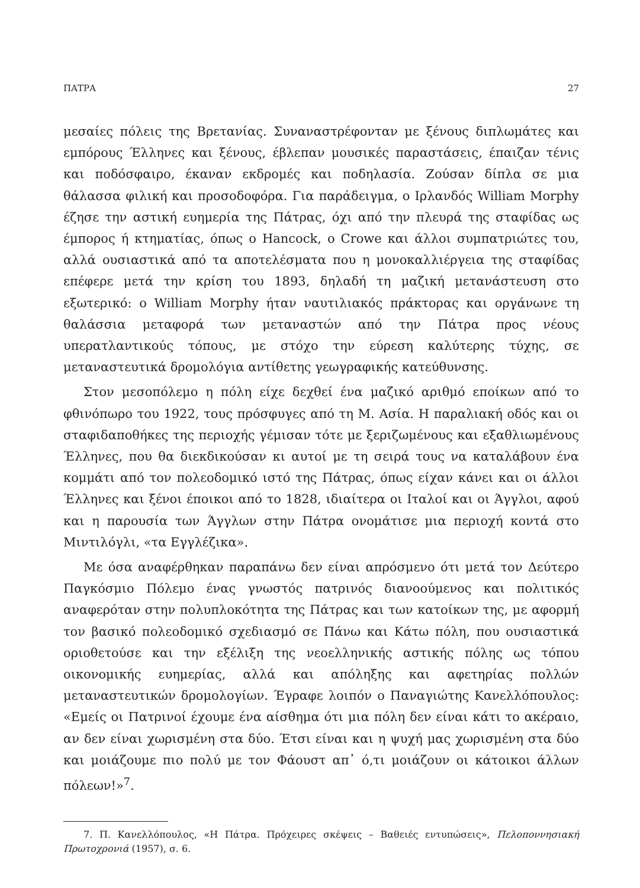ΠΑΤΡΑ 27
μεσαίες πόλεις της Βρετανίας. Συναναστρέφονταν με ξένους διπλωμάτες και εμπόρους Έλληνες και ξένους, έβλεπαν μουσικές παραστάσεις, έπαιζαν τένις και ποδόσφαιρο, έκαναν εκδρομές και ποδηλασία. Ζούσαν δίπλα σε μια θάλασσα φιλική και προσοδοφόρα. Για παράδειγμα, ο Ιρλανδός William Morphy έζησε την αστική ευημερία της Πάτρας, όχι από την πλευρά της σταφίδας ως έμπορος ή κτηματίας, όπως ο Hancock, ο Crowe και άλλοι συμπατριώτες του, αλλά ουσιαστικά από τα αποτελέσματα που η μονοκαλλιέργεια της σταφίδας επέφερε μετά την κρίση του 1893, δηλαδή τη μαζική μετανάστευση στο εξωτερικό: ο William Morphy ήταν ναυτιλιακός πράκτορας και οργάνωνε τη θαλάσσια μεταφορά των μεταναστών από την Πάτρα προς νέους υπερατλαντικούς τόπους, με στόχο την εύρεση καλύτερης τύχης, σε μεταναστευτικά δρομολόγια αντίθετης γεωγραφικής κατεύθυνσης.
Στον μεσοπόλεμο η πόλη είχε δεχθεί ένα μαζικό αριθμό εποίκων από το φθινόπωρο του 1922, τους πρόσφυγες από τη Μ. Ασία. Η παραλιακή οδός και οι σταφιδαποθήκες της περιοχής γέμισαν τότε με ξεριζωμένους και εξαθλιωμένους Έλληνες, που θα διεκδικούσαν κι αυτοί με τη σειρά τους να καταλάβουν ένα κομμάτι από τον πολεοδομικό ιστό της Πάτρας, όπως είχαν κάνει και οι άλλοι Έλληνες και ξένοι έποικοι από το 1828, ιδιαίτερα οι Ιταλοί και οι Άγγλοι, αφού και η παρουσία των Άγγλων στην Πάτρα ονομάτισε μια περιοχή κοντά στο Μιντιλόγλι, «τα Εγγλέζικα».
Με όσα αναφέρθηκαν παραπάνω δεν είναι απρόσμενο ότι μετά τον Δεύτερο Παγκόσμιο Πόλεμο ένας γνωστός πατρινός διανοούμενος και πολιτικός αναφερόταν στην πολυπλοκότητα της Πάτρας και των κατοίκων της, με αφορμή τον βασικό πολεοδομικό σχεδιασμό σε Πάνω και Κάτω πόλη, που ουσιαστικά οριοθετούσε και την εξέλιξη της νεοελληνικής αστικής πόλης ως τόπου οικονομικής ευημερίας, αλλά και απόληξης και αφετηρίας πολλών μεταναστευτικών δρομολογίων. Έγραφε λοιπόν ο Παναγιώτης Κανελλόπουλος: «Εμείς οι Πατρινοί έχουμε ένα αίσθημα ότι μια πόλη δεν είναι κάτι το ακέραιο, αν δεν είναι χωρισμένη στα δύο. Έτσι είναι και η ψυχή μας χωρισμένη στα δύο και μοιάζουμε πιο πολύ με τον Φάουστ απ᾽ ό,τι μοιάζουν οι κάτοικοι άλλων πόλεων!»<sup>7</sup>.
7. Π. Κανελλόπουλος, «Η Πάτρα. Πρόχειρες σκέψεις – Βαθειές εντυπώσεις», Πελοποννησιακή Πρωτοχρονιά (1957), σ. 6.